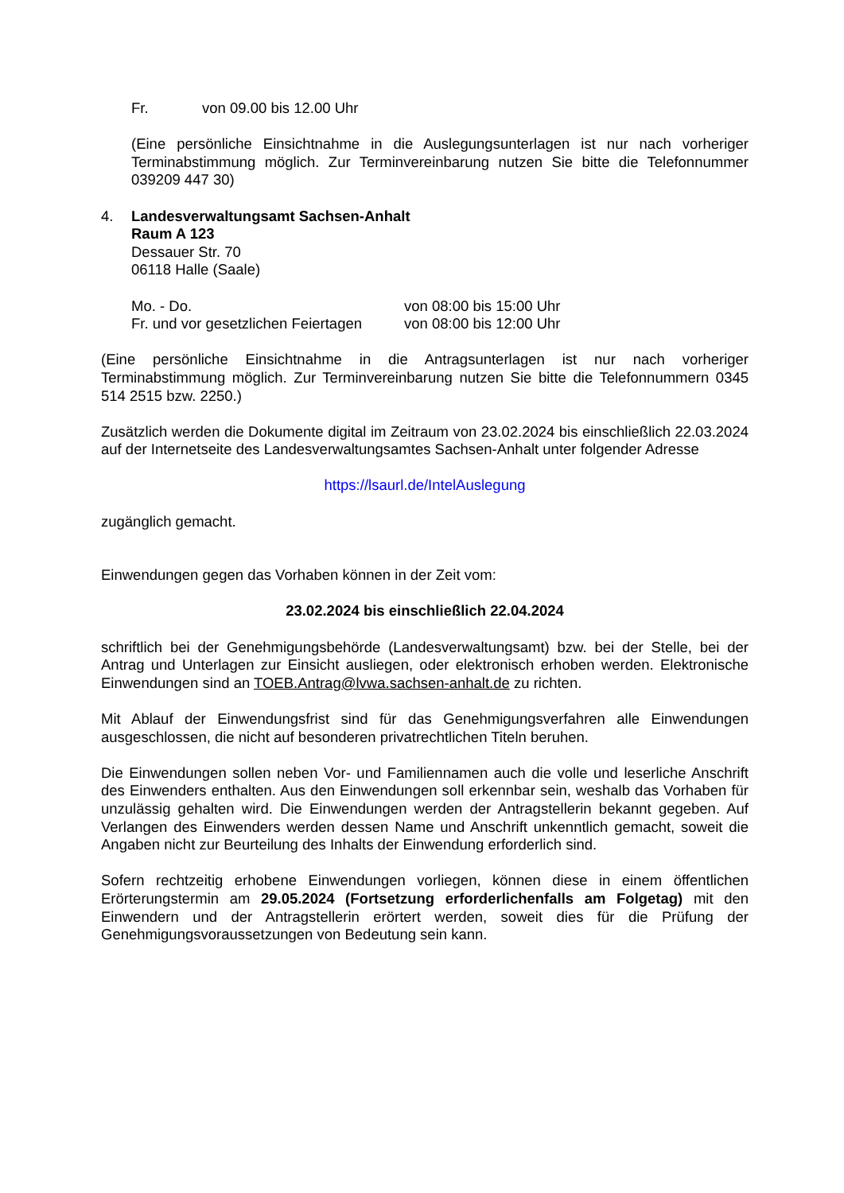Fr. von 09.00 bis 12.00 Uhr
(Eine persönliche Einsichtnahme in die Auslegungsunterlagen ist nur nach vorheriger Terminabstimmung möglich. Zur Terminvereinbarung nutzen Sie bitte die Telefonnummer 039209 447 30)
4. Landesverwaltungsamt Sachsen-Anhalt
Raum A 123
Dessauer Str. 70
06118 Halle (Saale)
Mo. - Do. von 08:00 bis 15:00 Uhr
Fr. und vor gesetzlichen Feiertagen von 08:00 bis 12:00 Uhr
(Eine persönliche Einsichtnahme in die Antragsunterlagen ist nur nach vorheriger Terminabstimmung möglich. Zur Terminvereinbarung nutzen Sie bitte die Telefonnummern 0345 514 2515 bzw. 2250.)
Zusätzlich werden die Dokumente digital im Zeitraum von 23.02.2024 bis einschließlich 22.03.2024 auf der Internetseite des Landesverwaltungsamtes Sachsen-Anhalt unter folgender Adresse
https://lsaurl.de/IntelAuslegung
zugänglich gemacht.
Einwendungen gegen das Vorhaben können in der Zeit vom:
23.02.2024 bis einschließlich 22.04.2024
schriftlich bei der Genehmigungsbehörde (Landesverwaltungsamt) bzw. bei der Stelle, bei der Antrag und Unterlagen zur Einsicht ausliegen, oder elektronisch erhoben werden. Elektronische Einwendungen sind an TOEB.Antrag@lvwa.sachsen-anhalt.de zu richten.
Mit Ablauf der Einwendungsfrist sind für das Genehmigungsverfahren alle Einwendungen ausgeschlossen, die nicht auf besonderen privatrechtlichen Titeln beruhen.
Die Einwendungen sollen neben Vor- und Familiennamen auch die volle und leserliche Anschrift des Einwenders enthalten. Aus den Einwendungen soll erkennbar sein, weshalb das Vorhaben für unzulässig gehalten wird. Die Einwendungen werden der Antragstellerin bekannt gegeben. Auf Verlangen des Einwenders werden dessen Name und Anschrift unkenntlich gemacht, soweit die Angaben nicht zur Beurteilung des Inhalts der Einwendung erforderlich sind.
Sofern rechtzeitig erhobene Einwendungen vorliegen, können diese in einem öffentlichen Erörterungstermin am 29.05.2024 (Fortsetzung erforderlichenfalls am Folgetag) mit den Einwendern und der Antragstellerin erörtert werden, soweit dies für die Prüfung der Genehmigungsvoraussetzungen von Bedeutung sein kann.